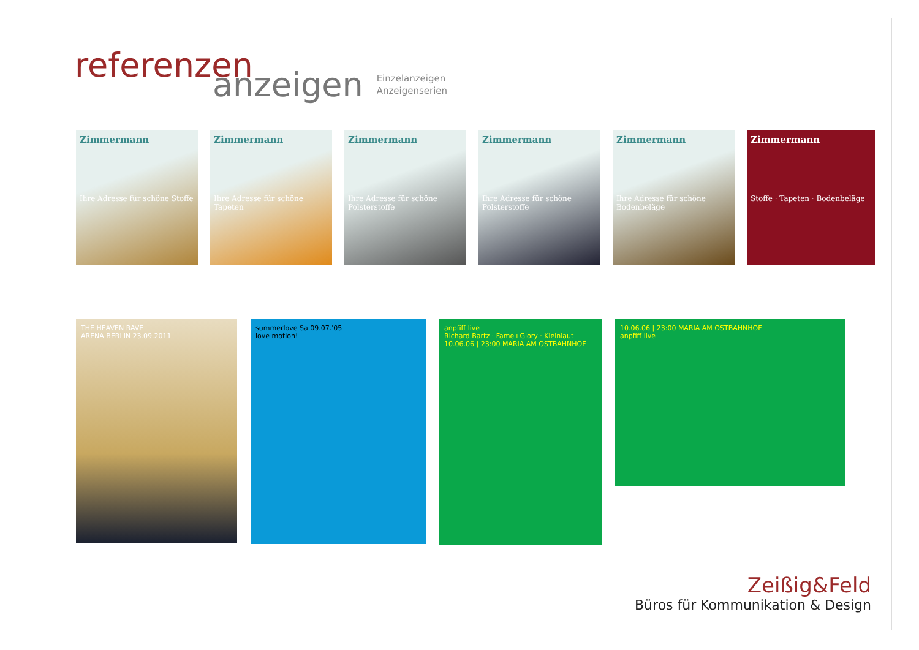referenzen
anzeigen
Einzelanzeigen
Anzeigenserien
Zimmermann
Ihre Adresse für schöne Stoffe
Zimmermann
Ihre Adresse für schöne Tapeten
Zimmermann
Ihre Adresse für schöne Polsterstoffe
Zimmermann
Ihre Adresse für schöne Polsterstoffe
Zimmermann
Ihre Adresse für schöne Bodenbeläge
Zimmermann
Stoffe · Tapeten · Bodenbeläge
THE HEAVEN RAVE
ARENA BERLIN 23.09.2011
summerlove Sa 09.07.'05
love motion!
anpfiff live
Richard Bartz · Fame+Glory · Kleinlaut
10.06.06 | 23:00 MARIA AM OSTBAHNHOF
10.06.06 | 23:00 MARIA AM OSTBAHNHOF
anpfiff live
Zeißig&Feld
Büros für Kommunikation & Design